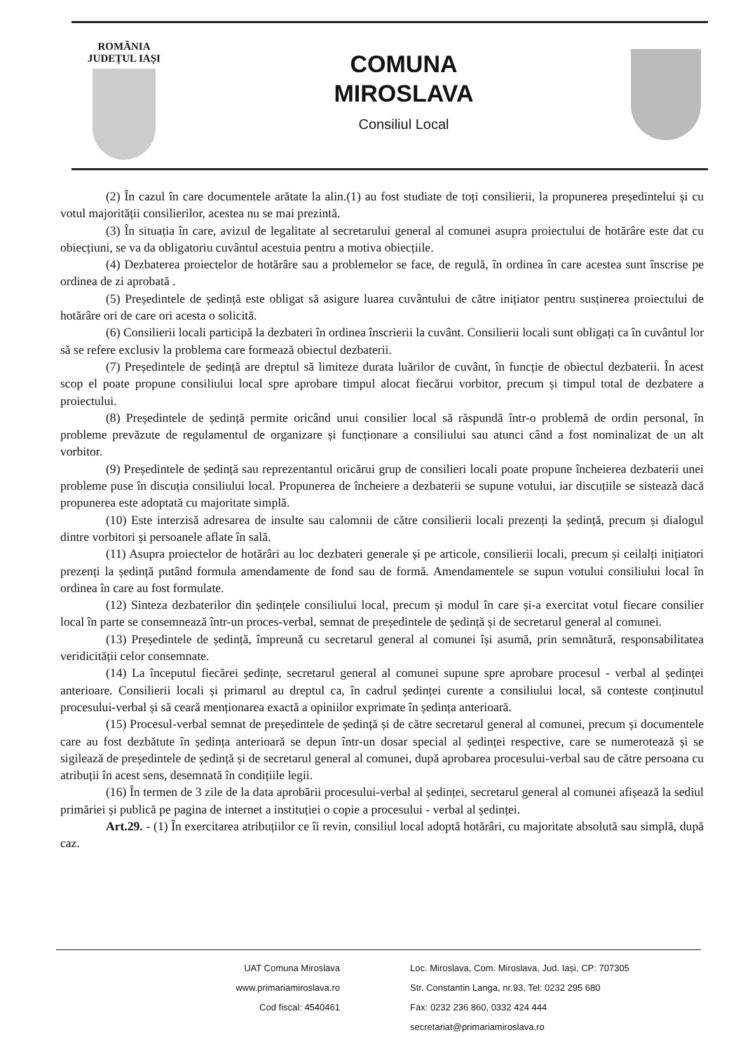ROMÂNIA
JUDEȚUL IAȘI
COMUNA
MIROSLAVA
Consiliul Local
(2) În cazul în care documentele arătate la alin.(1) au fost studiate de toți consilierii, la propunerea președintelui și cu votul majorității consilierilor, acestea nu se mai prezintă.
(3) În situația în care, avizul de legalitate al secretarului general al comunei asupra proiectului de hotărâre este dat cu obiecțiuni, se va da obligatoriu cuvântul acestuia pentru a motiva obiecțiile.
(4) Dezbaterea proiectelor de hotărâre sau a problemelor se face, de regulă, în ordinea în care acestea sunt înscrise pe ordinea de zi aprobată .
(5) Președintele de ședință este obligat să asigure luarea cuvântului de către inițiator pentru susținerea proiectului de hotărâre ori de care ori acesta o solicită.
(6) Consilierii locali participă la dezbateri în ordinea înscrierii la cuvânt. Consilierii locali sunt obligați ca în cuvântul lor să se refere exclusiv la problema care formează obiectul dezbaterii.
(7) Președintele de ședință are dreptul să limiteze durata luărilor de cuvânt, în funcție de obiectul dezbaterii. În acest scop el poate propune consiliului local spre aprobare timpul alocat fiecărui vorbitor, precum și timpul total de dezbatere a proiectului.
(8) Președintele de ședință permite oricând unui consilier local să răspundă într-o problemă de ordin personal, în probleme prevăzute de regulamentul de organizare și funcționare a consiliului sau atunci când a fost nominalizat de un alt vorbitor.
(9) Președintele de ședință sau reprezentantul oricărui grup de consilieri locali poate propune încheierea dezbaterii unei probleme puse în discuția consiliului local. Propunerea de încheiere a dezbaterii se supune votului, iar discuțiile se sistează dacă propunerea este adoptată cu majoritate simplă.
(10) Este interzisă adresarea de insulte sau calomnii de către consilierii locali prezenți la ședință, precum și dialogul dintre vorbitori și persoanele aflate în sală.
(11) Asupra proiectelor de hotărâri au loc dezbateri generale și pe articole, consilierii locali, precum și ceilalți inițiatori prezenți la ședință putând formula amendamente de fond sau de formă. Amendamentele se supun votului consiliului local în ordinea în care au fost formulate.
(12) Sinteza dezbaterilor din ședințele consiliului local, precum și modul în care și-a exercitat votul fiecare consilier local în parte se consemnează într-un proces-verbal, semnat de președintele de ședință și de secretarul general al comunei.
(13) Președintele de ședință, împreună cu secretarul general al comunei își asumă, prin semnătură, responsabilitatea veridicității celor consemnate.
(14) La începutul fiecărei ședințe, secretarul general al comunei supune spre aprobare procesul - verbal al ședinței anterioare. Consilierii locali și primarul au dreptul ca, în cadrul ședinței curente a consiliului local, să conteste conținutul procesului-verbal și să ceară menționarea exactă a opiniilor exprimate în ședința anterioară.
(15) Procesul-verbal semnat de președintele de ședință și de către secretarul general al comunei, precum și documentele care au fost dezbătute în ședința anterioară se depun într-un dosar special al ședinței respective, care se numerotează și se sigilează de președintele de ședință și de secretarul general al comunei, după aprobarea procesului-verbal sau de către persoana cu atribuții în acest sens, desemnată în condițiile legii.
(16) În termen de 3 zile de la data aprobării procesului-verbal al ședinței, secretarul general al comunei afișează la sediul primăriei și publică pe pagina de internet a instituției o copie a procesului - verbal al ședinței.
Art.29. - (1) În exercitarea atribuțiilor ce îi revin, consiliul local adoptă hotărâri, cu majoritate absolută sau simplă, după caz.
UAT Comuna Miroslava
www.primariamiroslava.ro
Cod fiscal: 4540461
Loc. Miroslava, Com. Miroslava, Jud. Iași, CP: 707305
Str. Constantin Langa, nr.93, Tel: 0232 295 680
Fax: 0232 236 860, 0332 424 444
secretariat@primariamiroslava.ro